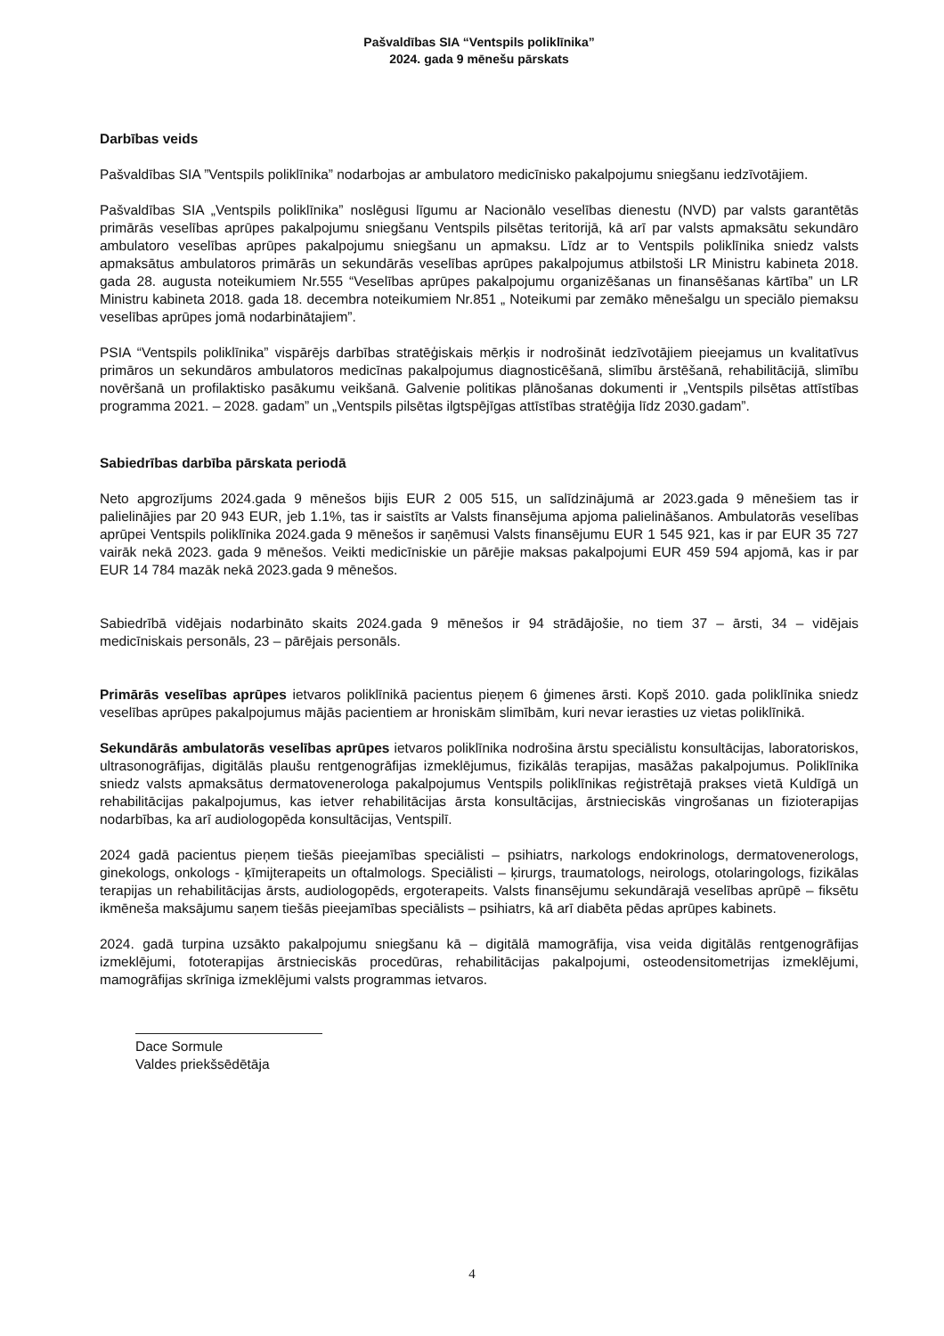Pašvaldības SIA “Ventspils poliklīnika”
2024. gada 9 mēnešu pārskats
Darbības veids
Pašvaldības SIA ”Ventspils poliklīnika” nodarbojas ar ambulatoro medicīnisko pakalpojumu sniegšanu iedzīvotājiem.
Pašvaldības SIA „Ventspils poliklīnika” noslēgusi līgumu ar Nacionālo veselības dienestu (NVD) par valsts garantētās primārās veselības aprūpes pakalpojumu sniegšanu Ventspils pilsētas teritorijā, kā arī par valsts apmaksātu sekundāro ambulatoro veselības aprūpes pakalpojumu sniegšanu un apmaksu. Līdz ar to Ventspils poliklīnika sniedz valsts apmaksātus ambulatoros primārās un sekundārās veselības aprūpes pakalpojumus atbilstoši LR Ministru kabineta 2018. gada 28. augusta noteikumiem Nr.555 “Veselības aprūpes pakalpojumu organizēšanas un finansēšanas kārtība” un LR Ministru kabineta 2018. gada 18. decembra noteikumiem Nr.851 „ Noteikumi par zemāko mēnešalgu un speciālo piemaksu veselības aprūpes jomā nodarbinātajiem”.
PSIA “Ventspils poliklīnika” vispārējs darbības stratēģiskais mērķis ir nodrošināt iedzīvotājiem pieejamus un kvalitatīvus primāros un sekundāros ambulatoros medicīnas pakalpojumus diagnosticēšanā, slimību ārstēšanā, rehabilitācijā, slimību novēršanā un profilaktisko pasākumu veikšanā. Galvenie politikas plānošanas dokumenti ir „Ventspils pilsētas attīstības programma 2021. – 2028. gadam” un „Ventspils pilsētas ilgtspējīgas attīstības stratēģija līdz 2030.gadam”.
Sabiedrības darbība pārskata periodā
Neto apgrozījums 2024.gada 9 mēnešos bijis EUR 2 005 515, un salīdzinājumā ar 2023.gada 9 mēnešiem tas ir palielinājies par 20 943 EUR, jeb 1.1%, tas ir saistīts ar Valsts finansējuma apjoma palielināšanos. Ambulatorās veselības aprūpei Ventspils poliklīnika 2024.gada 9 mēnešos ir saņēmusi Valsts finansējumu EUR 1 545 921, kas ir par EUR 35 727 vairāk nekā 2023. gada 9 mēnešos. Veikti medicīniskie un pārējie maksas pakalpojumi EUR 459 594 apjomā, kas ir par EUR 14 784 mazāk nekā 2023.gada 9 mēnešos.
Sabiedrībā vidējais nodarbināto skaits 2024.gada 9 mēnešos ir 94 strādājošie, no tiem 37 – ārsti, 34 – vidējais medicīniskais personāls, 23 – pārējais personāls.
Primārās veselības aprūpes ietvaros poliklīnikā pacientus pieņem 6 ģimenes ārsti. Kopš 2010. gada poliklīnika sniedz veselības aprūpes pakalpojumus mājās pacientiem ar hroniskām slimībām, kuri nevar ierasties uz vietas poliklīnikā.
Sekundārās ambulatorās veselības aprūpes ietvaros poliklīnika nodrošina ārstu speciālistu konsultācijas, laboratoriskos, ultrasonogrāfijas, digitālās plaušu rentgenogrāfijas izmeklējumus, fizikālās terapijas, masāžas pakalpojumus. Poliklīnika sniedz valsts apmaksātus dermatovenerologa pakalpojumus Ventspils poliklīnikas reģistrētajā prakses vietā Kuldīgā un rehabilitācijas pakalpojumus, kas ietver rehabilitācijas ārsta konsultācijas, ārstnieciskās vingrošanas un fizioterapijas nodarbības, ka arī audiologopēda konsultācijas, Ventspilī.
2024 gadā pacientus pieņem tiešās pieejamības speciālisti – psihiatrs, narkologs endokrinologs, dermatovenerologs, ginekologs, onkologs - ķīmijterapeits un oftalmologs. Speciālisti – ķirurgs, traumatologs, neirologs, otolaringologs, fizikālas terapijas un rehabilitācijas ārsts, audiologopēds, ergoterapeits. Valsts finansējumu sekundārajā veselības aprūpē – fiksētu ikmēneša maksājumu saņem tiešās pieejamības speciālists – psihiatrs, kā arī diabēta pēdas aprūpes kabinets.
2024. gadā turpina uzsākto pakalpojumu sniegšanu kā – digitālā mamogrāfija, visa veida digitālās rentgenogrāfijas izmeklējumi, fototerapijas ārstnieciskās procedūras, rehabilitācijas pakalpojumi, osteodensitometrijas izmeklējumi, mamogrāfijas skrīniga izmeklējumi valsts programmas ietvaros.
Dace Sormule
Valdes priekšsēdētāja
4